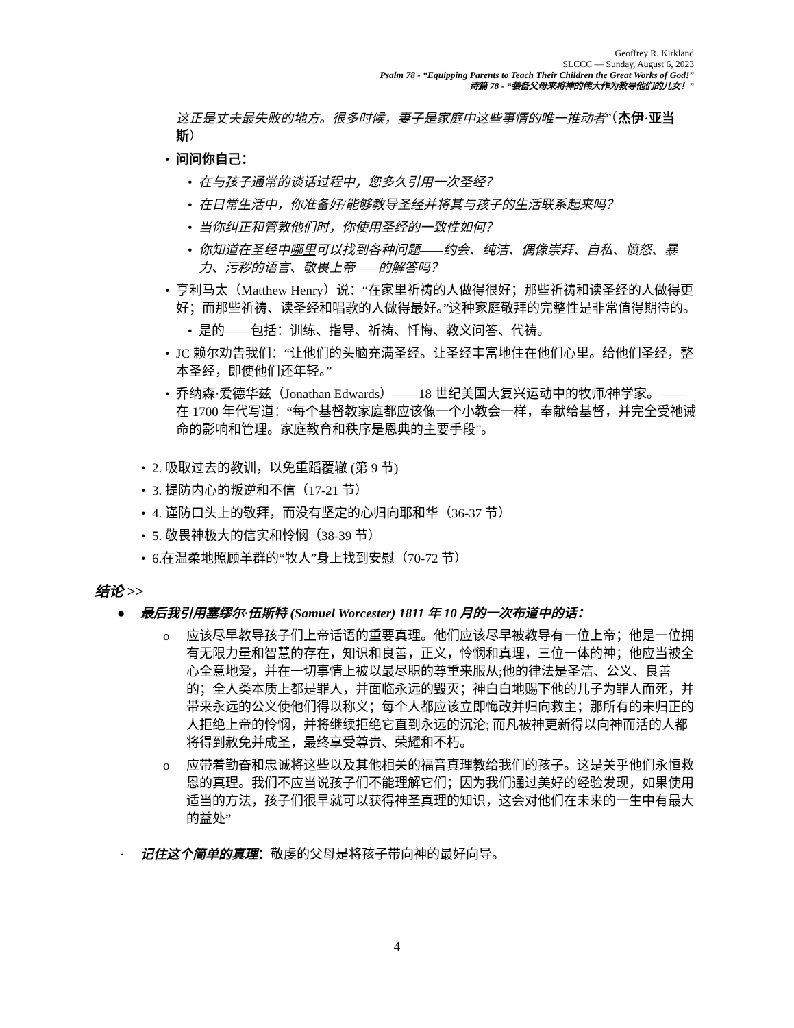Geoffrey R. Kirkland
SLCCC — Sunday, August 6, 2023
Psalm 78 - “Equipping Parents to Teach Their Children the Great Works of God!”
诗篇 78 - “装备父母来将神的伟大作为教导他们的儿女！”
这正是丈夫最失败的地方。很多时候，妻子是家庭中这些事情的唯一推动者”（杰伊·亚当斯）
• 问问你自己：
• 在与孩子通常的谈话过程中，您多久引用一次圣经？
• 在日常生活中，你准备好/能够教导圣经并将其与孩子的生活联系起来吗？
• 当你纠正和管教他们时，你使用圣经的一致性如何？
• 你知道在圣经中哪里可以找到各种问题——约会、纯洁、偶像崇拜、自私、愤怒、暴力、污秽的语言、敬畏上帝——的解答吗？
• 亨利马太（Matthew Henry）说：“在家里祈祷的人做得很好；那些祈祷和读圣经的人做得更好；而那些祈祷、读圣经和唱歌的人做得最好。”这种家庭敬拜的完整性是非常值得期待的。
• 是的——包括：训练、指导、祈祷、忏悔、教义问答、代祷。
• JC 赖尔劝告我们：“让他们的头脑充满圣经。让圣经丰富地住在他们心里。给他们圣经，整本圣经，即使他们还年轻。”
• 乔纳森·爱德华兹（Jonathan Edwards）——18 世纪美国大复兴运动中的牧师/神学家。——在 1700 年代写道：“每个基督教家庭都应该像一个小教会一样，奉献给基督，并完全受祂诫命的影响和管理。家庭教育和秩序是恩典的主要手段”。
• 2. 吸取过去的教训，以免重蹈覆辙 (第 9 节)
• 3. 提防内心的叛逆和不信（17-21 节）
• 4. 谨防口头上的敬拜，而没有坚定的心归向耶和华（36-37 节）
• 5. 敬畏神极大的信实和怜悯（38-39 节）
• 6.在温柔地照顾羊群的“牧人”身上找到安慰（70-72 节）
结论 >>
● 最后我引用塞缪尔·伍斯特 (Samuel Worcester) 1811 年 10 月的一次布道中的话：
o 应该尽早教导孩子们上帝话语的重要真理。他们应该尽早被教导有一位上帝；他是一位拥有无限力量和智慧的存在，知识和良善，正义，怜悯和真理，三位一体的神；他应当被全心全意地爱，并在一切事情上被以最尽职的尊重来服从;他的律法是圣洁、公义、良善的；全人类本质上都是罪人，并面临永远的毁灭；神白白地赐下他的儿子为罪人而死，并带来永远的公义使他们得以称义；每个人都应该立即悔改并归向救主；那所有的未归正的人拒绝上帝的怜悯，并将继续拒绝它直到永远的沉沦; 而凡被神更新得以向神而活的人都将得到赦免并成圣，最终享受尊贵、荣耀和不朽。
o 应带着勤奋和忠诚将这些以及其他相关的福音真理教给我们的孩子。这是关乎他们永恒救恩的真理。我们不应当说孩子们不能理解它们；因为我们通过美好的经验发现，如果使用适当的方法，孩子们很早就可以获得神圣真理的知识，这会对他们在未来的一生中有最大的益处”
· 记住这个简单的真理：敬虔的父母是将孩子带向神的最好向导。
4